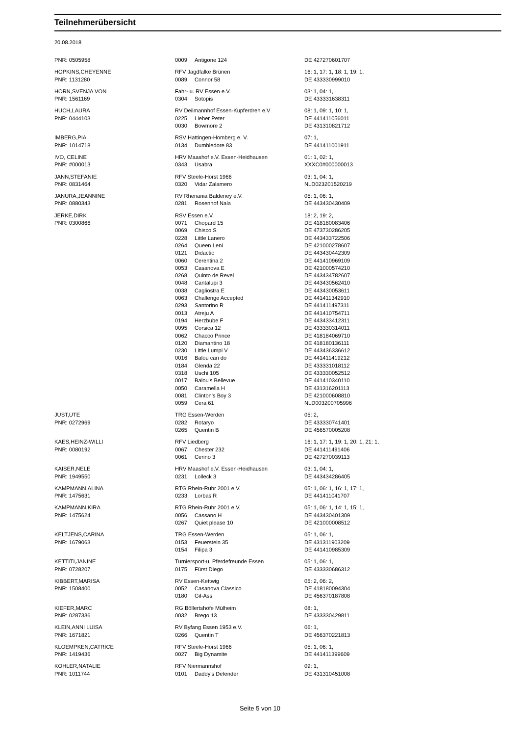Teilnehmerübersicht
20.08.2018
| PNR: 0505958 | 0009 | Antigone 124 | DE 427270601707 |
| HOPKINS,CHEYENNE | RFV Jagdfalke Brünen | | 16: 1, 17: 1, 18: 1, 19: 1, |
| PNR: 1131280 | 0089 | Connor 58 | DE 433330999010 |
| HORN,SVENJA VON | Fahr- u. RV Essen e.V. | | 03: 1, 04: 1, |
| PNR: 1561169 | 0304 | Sotopis | DE 433331638311 |
| HUCH,LAURA | RV Deilmannhof Essen-Kupferdreh e.V | | 08: 1, 09: 1, 10: 1, |
| PNR: 0444103 | 0225 | Lieber Peter | DE 441411056011 |
| | 0030 | Bowmore 2 | DE 431310821712 |
| IMBERG,PIA | RSV Hattingen-Homberg e. V. | | 07: 1, |
| PNR: 1014718 | 0134 | Dumbledore 83 | DE 441411001911 |
| IVO, CELINE | HRV Maashof e.V. Essen-Heidhausen | | 01: 1, 02: 1, |
| PNR: #000013 | 0343 | Usabra | XXXC0#000000013 |
| JANN,STEFANIE | RFV Steele-Horst 1966 | | 03: 1, 04: 1, |
| PNR: 0831464 | 0320 | Vidar Zalamero | NLD023201520219 |
| JANURA,JEANNINE | RV Rhenania Baldeney e.V. | | 05: 1, 06: 1, |
| PNR: 0880343 | 0281 | Rosenhof Nala | DE 443430430409 |
| JERKE,DIRK | RSV Essen e.V. | | 18: 2, 19: 2, |
| PNR: 0300866 | 0071 | Chopard 15 | DE 418180083406 |
| | 0069 | Chisco S | DE 473730286205 |
| | 0228 | Little Lanero | DE 443433722506 |
| | 0264 | Queen Leni | DE 421000278607 |
| | 0121 | Didactic | DE 443430442309 |
| | 0060 | Cerentina 2 | DE 441410969109 |
| | 0053 | Casanova E | DE 421000574210 |
| | 0268 | Quinto de Revel | DE 443434782607 |
| | 0048 | Cantalupi 3 | DE 443430562410 |
| | 0038 | Cagliostra E | DE 443430053611 |
| | 0063 | Challenge Accepted | DE 441411342910 |
| | 0293 | Santorino R | DE 441411497311 |
| | 0013 | Atreju A | DE 441410754711 |
| | 0194 | Herzbube F | DE 443433412311 |
| | 0095 | Corsica 12 | DE 433330314011 |
| | 0062 | Chacco Prince | DE 418184069710 |
| | 0120 | Diamantino 18 | DE 418180136111 |
| | 0230 | Little Lumpi V | DE 443436336612 |
| | 0016 | Balou can do | DE 441411419212 |
| | 0184 | Glenda 22 | DE 433331018112 |
| | 0318 | Uschi 105 | DE 433330052512 |
| | 0017 | Balou's Bellevue | DE 441410340110 |
| | 0050 | Caramella H | DE 431316201113 |
| | 0081 | Clinton's Boy 3 | DE 421000608810 |
| | 0059 | Cera 61 | NLD003200705996 |
| JUST,UTE | TRG Essen-Werden | | 05: 2, |
| PNR: 0272969 | 0282 | Rotaryo | DE 433330741401 |
| | 0265 | Quentin B | DE 456570005208 |
| KAES,HEINZ-WILLI | RFV Liedberg | | 16: 1, 17: 1, 19: 1, 20: 1, 21: 1, |
| PNR: 0080192 | 0067 | Chester 232 | DE 441411491406 |
| | 0061 | Cerino 3 | DE 427270039113 |
| KAISER,NELE | HRV Maashof e.V. Essen-Heidhausen | | 03: 1, 04: 1, |
| PNR: 1949550 | 0231 | Lolleck 3 | DE 443434286405 |
| KAMPMANN,ALINA | RTG Rhein-Ruhr 2001 e.V. | | 05: 1, 06: 1, 16: 1, 17: 1, |
| PNR: 1475631 | 0233 | Lorbas R | DE 441411041707 |
| KAMPMANN,KIRA | RTG Rhein-Ruhr 2001 e.V. | | 05: 1, 06: 1, 14: 1, 15: 1, |
| PNR: 1475624 | 0056 | Cassano H | DE 443430401309 |
| | 0267 | Quiet please 10 | DE 421000008512 |
| KELTJENS,CARINA | TRG Essen-Werden | | 05: 1, 06: 1, |
| PNR: 1679063 | 0153 | Feuerstein 35 | DE 431311903209 |
| | 0154 | Filipa 3 | DE 441410985309 |
| KETTITI,JANINE | Turniersport-u. Pferdefreunde Essen | | 05: 1, 06: 1, |
| PNR: 0728207 | 0175 | Fürst Diego | DE 433330686312 |
| KIBBERT,MARISA | RV Essen-Kettwig | | 05: 2, 06: 2, |
| PNR: 1508400 | 0052 | Casanova Classico | DE 418180094304 |
| | 0180 | Gil-Ass | DE 456370187808 |
| KIEFER,MARC | RG Böllertshöfe Mülheim | | 08: 1, |
| PNR: 0287336 | 0032 | Brego 13 | DE 433330429811 |
| KLEIN,ANNI LUISA | RV Byfang Essen 1953 e.V. | | 06: 1, |
| PNR: 1671821 | 0266 | Quentin T | DE 456370221813 |
| KLOEMPKEN,CATRICE | RFV Steele-Horst 1966 | | 05: 1, 06: 1, |
| PNR: 1419436 | 0027 | Big Dynamite | DE 441411399609 |
| KOHLER,NATALIE | RFV Niermannshof | | 09: 1, |
| PNR: 1011744 | 0101 | Daddy's Defender | DE 431310451008 |
Seite 5 von 10